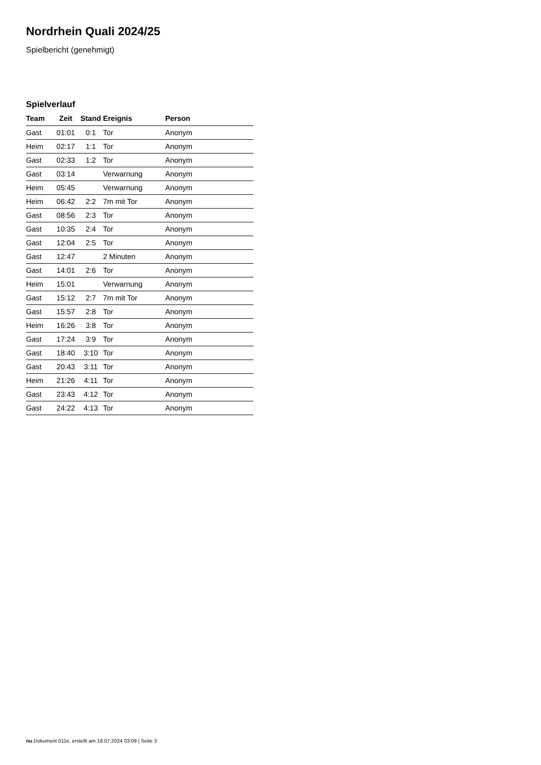Nordrhein Quali 2024/25
Spielbericht (genehmigt)
Spielverlauf
| Team | Zeit | Stand | Ereignis | Person |
| --- | --- | --- | --- | --- |
| Gast | 01:01 | 0:1 | Tor | Anonym |
| Heim | 02:17 | 1:1 | Tor | Anonym |
| Gast | 02:33 | 1:2 | Tor | Anonym |
| Gast | 03:14 | | Verwarnung | Anonym |
| Heim | 05:45 | | Verwarnung | Anonym |
| Heim | 06:42 | 2:2 | 7m mit Tor | Anonym |
| Gast | 08:56 | 2:3 | Tor | Anonym |
| Gast | 10:35 | 2:4 | Tor | Anonym |
| Gast | 12:04 | 2:5 | Tor | Anonym |
| Gast | 12:47 | | 2 Minuten | Anonym |
| Gast | 14:01 | 2:6 | Tor | Anonym |
| Heim | 15:01 | | Verwarnung | Anonym |
| Gast | 15:12 | 2:7 | 7m mit Tor | Anonym |
| Gast | 15:57 | 2:8 | Tor | Anonym |
| Heim | 16:26 | 3:8 | Tor | Anonym |
| Gast | 17:24 | 3:9 | Tor | Anonym |
| Gast | 18:40 | 3:10 | Tor | Anonym |
| Gast | 20:43 | 3:11 | Tor | Anonym |
| Heim | 21:26 | 4:11 | Tor | Anonym |
| Gast | 23:43 | 4:12 | Tor | Anonym |
| Gast | 24:22 | 4:13 | Tor | Anonym |
nu.Dokument 011e, erstellt am 18.07.2024 03:09 | Seite 3